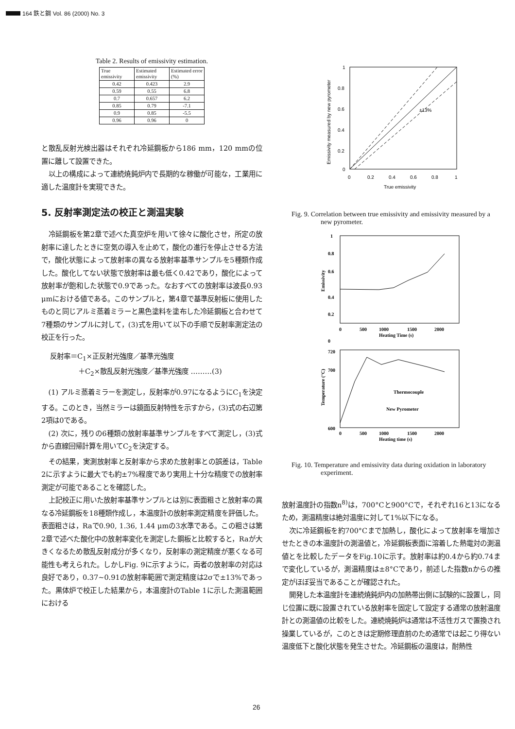164 鉄と鋼 Vol. 86 (2000) No. 3
Table 2. Results of emissivity estimation.
| True emissivity | Estimated emissivity | Estimated error (%) |
| 0.42 | 0.423 | 2.9 |
| 0.59 | 0.55 | 6.8 |
| 0.7 | 0.657 | 6.2 |
| 0.85 | 0.79 | -7.1 |
| 0.9 | 0.85 | -5.5 |
| 0.96 | 0.96 | 0 |
と散乱反射光検出器はそれぞれ冷延鋼板から186 mm，120 mmの位置に離して設置できた。
以上の構成によって連続焼鈍炉内で長期的な稼働が可能な，工業用に適した温度計を実現できた。
5. 反射率測定法の校正と測温実験
冷延鋼板を第2章で述べた真空炉を用いて徐々に酸化させ，所定の放射率に達したときに空気の導入を止めて，酸化の進行を停止させる方法で，酸化状態によって放射率の異なる放射率基準サンプルを5種類作成した。酸化してない状態で放射率は最も低く0.42であり，酸化によって放射率が飽和した状態で0.9であった。なおすべての放射率は波長0.93 μmにおける値である。このサンプルと，第4章で基準反射板に使用したものと同じアルミ蒸着ミラーと黒色塗料を塗布した冷延鋼板と合わせて7種類のサンプルに対して，(3)式を用いて以下の手順で反射率測定法の校正を行った。
反射率＝C<sub>1</sub>×正反射光強度／基準光強度
    ＋C<sub>2</sub>×散乱反射光強度／基準光強度 ………(3)
(1) アルミ蒸着ミラーを測定し，反射率が0.97になるようにC<sub>1</sub>を決定する。このとき，当然ミラーは鏡面反射特性を示すから，(3)式の右辺第2項は0である。
(2) 次に，残りの6種類の放射率基準サンプルをすべて測定し，(3)式から直線回帰計算を用いてC<sub>2</sub>を決定する。
その結果，実測放射率と反射率から求めた放射率との誤差は，Table 2に示すように最大でも約±7%程度であり実用上十分な精度での放射率測定が可能であることを確認した。
上記校正に用いた放射率基準サンプルとは別に表面粗さと放射率の異なる冷延鋼板を18種類作成し，本温度計の放射率測定精度を評価した。表面粗さは，Raで0.90, 1.36, 1.44 μmの3水準である。この粗さは第2章で述べた酸化中の放射率変化を測定した鋼板と比較すると，Raが大きくなるため散乱反射成分が多くなり，反射率の測定精度が悪くなる可能性も考えられた。しかしFig. 9に示すように，両者の放射率の対応は良好であり，0.37~0.91の放射率範囲で測定精度は2σで±13%であった。黒体炉で校正した結果から，本温度計のTable 1に示した測温範囲における
1
0.8
0.6
0.4
0.2
0
0
0.2
0.4
0.6
0.8
1
True emissivity
±13%
Emissivity measured by new pyrometer
Fig. 9. Correlation between true emissivity and emissivity measured by a new pyrometer.
1
0.8
0
0.4
0.2
0.6
0
500
1000
1500
2000
Heating Time (s)
Emissivity
720
700
600
0
500
1000
1500
2000
Heating time (s)
Thermocouple
New Pyrometer
Temperature (°C)
Fig. 10. Temperature and emissivity data during oxidation in laboratory experiment.
放射温度計の指数n<sup>8)</sup>は，700°Cと900°Cで，それぞれ16と13になるため，測温精度は絶対温度に対して1%以下になる。
次に冷延鋼板を約700°Cまで加熱し，酸化によって放射率を増加させたときの本温度計の測温値と，冷延鋼板表面に溶着した熱電対の測温値とを比較したデータをFig.10に示す。放射率は約0.4から約0.74まで変化しているが，測温精度は±8°Cであり，前述した指数nからの推定がほぼ妥当であることが確認された。
開発した本温度計を連続焼鈍炉内の加熱帯出側に試験的に設置し，同じ位置に既に設置されている放射率を固定して設定する通常の放射温度計との測温値の比較をした。連続焼鈍炉は通常は不活性ガスで置換され操業しているが，このときは定期修理直前のため通常では起こり得ない温度低下と酸化状態を発生させた。冷延鋼板の温度は，耐熱性
26